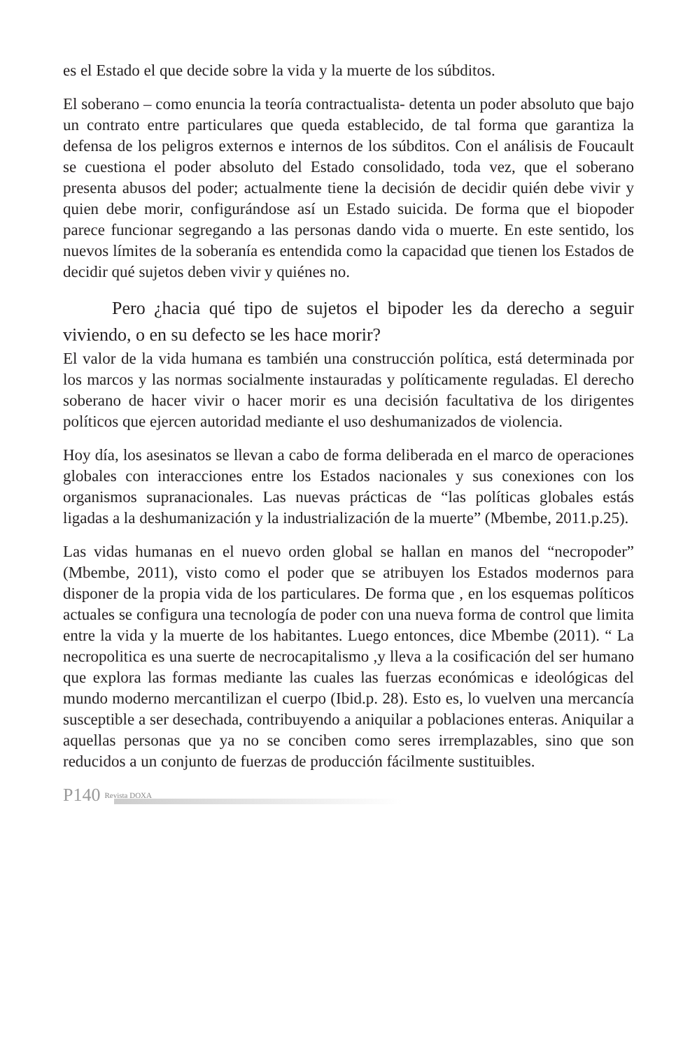es el Estado el que decide sobre la vida y la muerte de los súbditos.
El soberano – como enuncia la teoría contractualista- detenta un poder absoluto que bajo un contrato entre particulares que queda establecido, de tal forma que garantiza la defensa de los peligros externos e internos de los súbditos. Con el análisis de Foucault se cuestiona el poder absoluto del Estado consolidado, toda vez, que el soberano presenta abusos del poder; actualmente tiene la decisión de decidir quién debe vivir y quien debe morir, configurándose así un Estado suicida. De forma que el biopoder parece funcionar segregando a las personas dando vida o muerte. En este sentido, los nuevos límites de la soberanía es entendida como la capacidad que tienen los Estados de decidir qué sujetos deben vivir y quiénes no.
Pero ¿hacia qué tipo de sujetos el bipoder les da derecho a seguir viviendo, o en su defecto se les hace morir?
El valor de la vida humana es también una construcción política, está determinada por los marcos y las normas socialmente instauradas y políticamente reguladas. El derecho soberano de hacer vivir o hacer morir es una decisión facultativa de los dirigentes políticos que ejercen autoridad mediante el uso deshumanizados de violencia.
Hoy día, los asesinatos se llevan a cabo de forma deliberada en el marco de operaciones globales con interacciones entre los Estados nacionales y sus conexiones con los organismos supranacionales. Las nuevas prácticas de “las políticas globales estás ligadas a la deshumanización y la industrialización de la muerte” (Mbembe, 2011.p.25).
Las vidas humanas en el nuevo orden global se hallan en manos del “necropoder” (Mbembe, 2011), visto como el poder que se atribuyen los Estados modernos para disponer de la propia vida de los particulares. De forma que , en los esquemas políticos actuales se configura una tecnología de poder con una nueva forma de control que limita entre la vida y la muerte de los habitantes. Luego entonces, dice Mbembe (2011). “ La necropolitica es una suerte de necrocapitalismo ,y lleva a la cosificación del ser humano que explora las formas mediante las cuales las fuerzas económicas e ideológicas del mundo moderno mercantilizan el cuerpo (Ibid.p. 28). Esto es, lo vuelven una mercancía susceptible a ser desechada, contribuyendo a aniquilar a poblaciones enteras. Aniquilar a aquellas personas que ya no se conciben como seres irremplazables, sino que son reducidos a un conjunto de fuerzas de producción fácilmente sustituibles.
P140 Revista DOXA